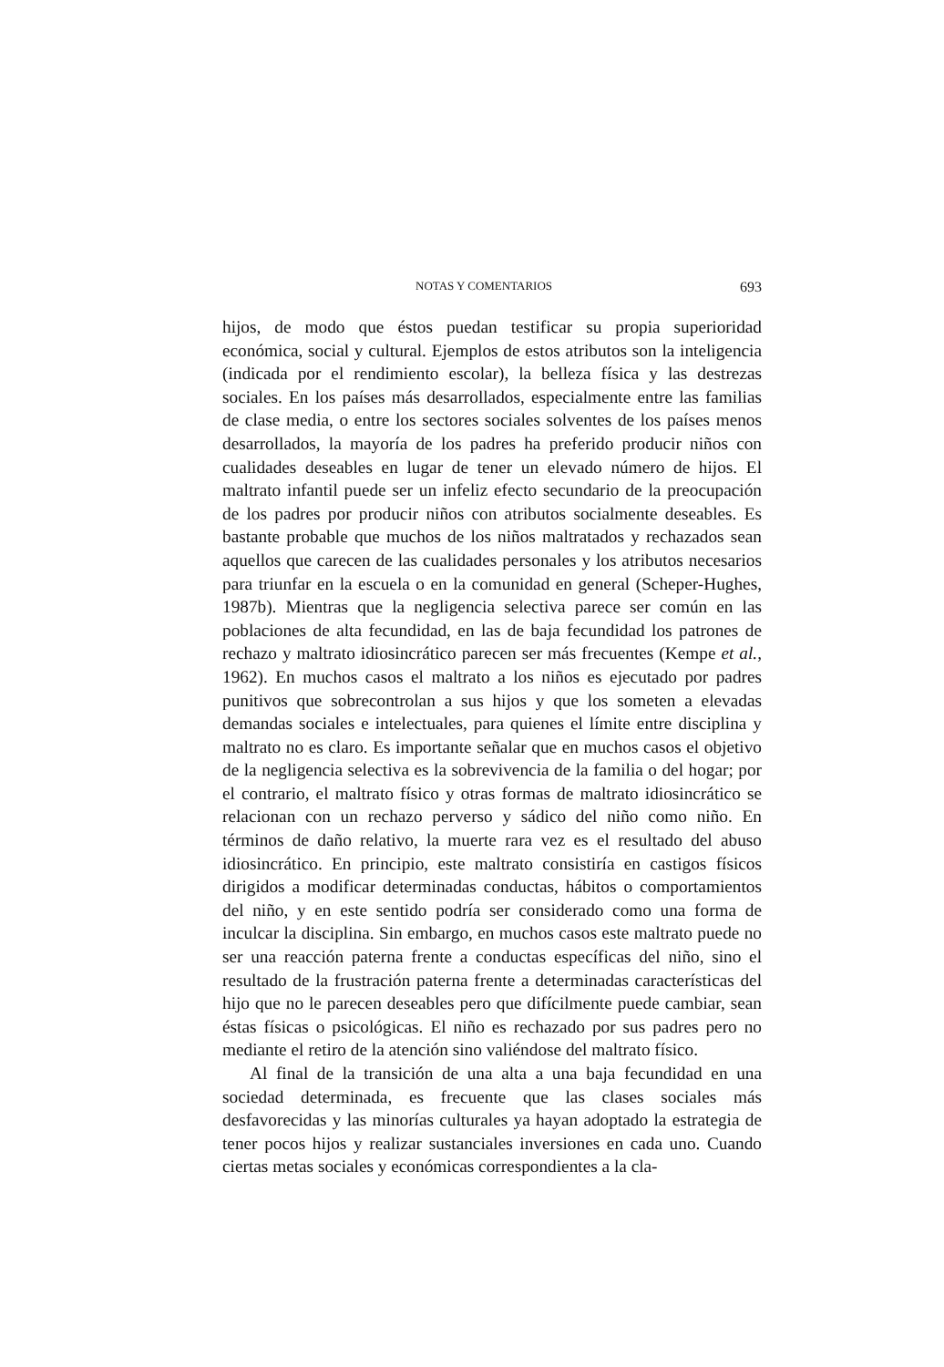NOTAS Y COMENTARIOS 693
hijos, de modo que éstos puedan testificar su propia superioridad económica, social y cultural. Ejemplos de estos atributos son la inteligencia (indicada por el rendimiento escolar), la belleza física y las destrezas sociales. En los países más desarrollados, especialmente entre las familias de clase media, o entre los sectores sociales solventes de los países menos desarrollados, la mayoría de los padres ha preferido producir niños con cualidades deseables en lugar de tener un elevado número de hijos. El maltrato infantil puede ser un infeliz efecto secundario de la preocupación de los padres por producir niños con atributos socialmente deseables. Es bastante probable que muchos de los niños maltratados y rechazados sean aquellos que carecen de las cualidades personales y los atributos necesarios para triunfar en la escuela o en la comunidad en general (Scheper-Hughes, 1987b). Mientras que la negligencia selectiva parece ser común en las poblaciones de alta fecundidad, en las de baja fecundidad los patrones de rechazo y maltrato idiosincrático parecen ser más frecuentes (Kempe et al., 1962). En muchos casos el maltrato a los niños es ejecutado por padres punitivos que sobrecontrolan a sus hijos y que los someten a elevadas demandas sociales e intelectuales, para quienes el límite entre disciplina y maltrato no es claro. Es importante señalar que en muchos casos el objetivo de la negligencia selectiva es la sobrevivencia de la familia o del hogar; por el contrario, el maltrato físico y otras formas de maltrato idiosincrático se relacionan con un rechazo perverso y sádico del niño como niño. En términos de daño relativo, la muerte rara vez es el resultado del abuso idiosincrático. En principio, este maltrato consistiría en castigos físicos dirigidos a modificar determinadas conductas, hábitos o comportamientos del niño, y en este sentido podría ser considerado como una forma de inculcar la disciplina. Sin embargo, en muchos casos este maltrato puede no ser una reacción paterna frente a conductas específicas del niño, sino el resultado de la frustración paterna frente a determinadas características del hijo que no le parecen deseables pero que difícilmente puede cambiar, sean éstas físicas o psicológicas. El niño es rechazado por sus padres pero no mediante el retiro de la atención sino valiéndose del maltrato físico.
Al final de la transición de una alta a una baja fecundidad en una sociedad determinada, es frecuente que las clases sociales más desfavorecidas y las minorías culturales ya hayan adoptado la estrategia de tener pocos hijos y realizar sustanciales inversiones en cada uno. Cuando ciertas metas sociales y económicas correspondientes a la cla-